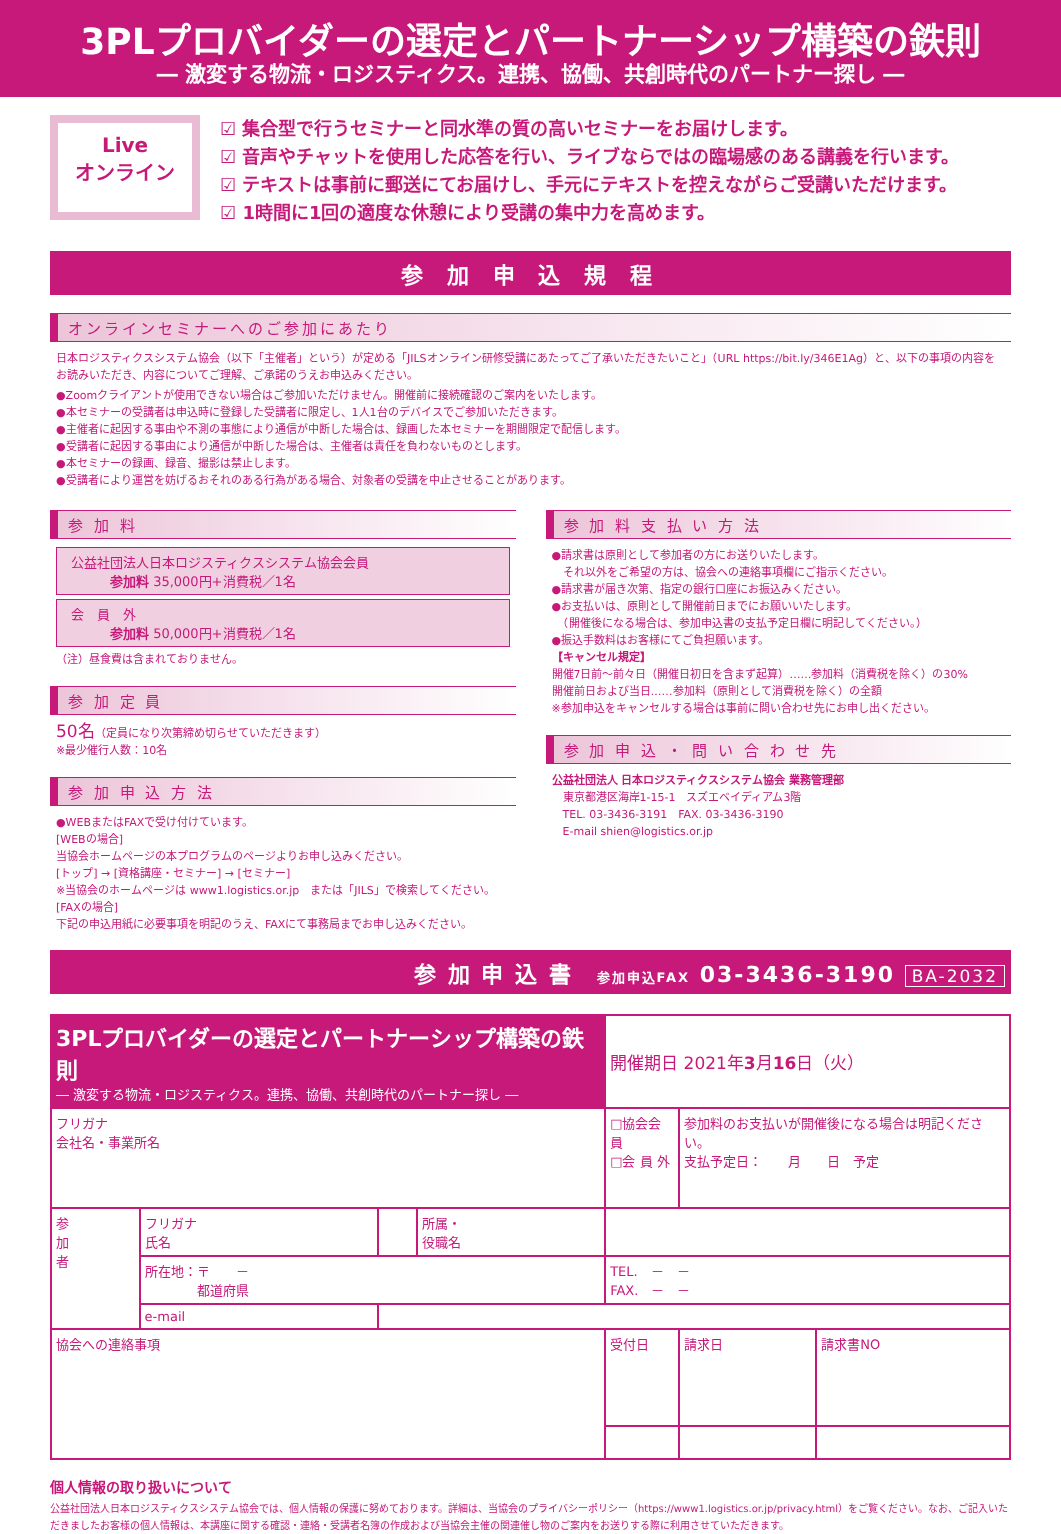3PLプロバイダーの選定とパートナーシップ構築の鉄則
― 激変する物流・ロジスティクス。連携、協働、共創時代のパートナー探し ―
Live
オンライン
☑ 集合型で行うセミナーと同水準の質の高いセミナーをお届けします。
☑ 音声やチャットを使用した応答を行い、ライブならではの臨場感のある講義を行います。
☑ テキストは事前に郵送にてお届けし、手元にテキストを控えながらご受講いただけます。
☑ 1時間に1回の適度な休憩により受講の集中力を高めます。
参 加 申 込 規 程
オンラインセミナーへのご参加にあたり
日本ロジスティクスシステム協会（以下「主催者」という）が定める「JILSオンライン研修受講にあたってご了承いただきたいこと」（URL https://bit.ly/346E1Ag）と、以下の事項の内容をお読みいただき、内容についてご理解、ご承諾のうえお申込みください。
●Zoomクライアントが使用できない場合はご参加いただけません。開催前に接続確認のご案内をいたします。
●本セミナーの受講者は申込時に登録した受講者に限定し、1人1台のデバイスでご参加いただきます。
●主催者に起因する事由や不測の事態により通信が中断した場合は、録画した本セミナーを期間限定で配信します。
●受講者に起因する事由により通信が中断した場合は、主催者は責任を負わないものとします。
●本セミナーの録画、録音、撮影は禁止します。
●受講者により運営を妨げるおそれのある行為がある場合、対象者の受講を中止させることがあります。
参 加 料
公益社団法人日本ロジスティクスシステム協会会員
　　　参加料 35,000円+消費税／1名
会　員　外
　　　参加料 50,000円+消費税／1名
（注）昼食費は含まれておりません。
参 加 定 員
50名（定員になり次第締め切らせていただきます）
※最少催行人数：10名
参 加 申 込 方 法
●WEBまたはFAXで受け付けています。
[WEBの場合]
当協会ホームページの本プログラムのページよりお申し込みください。
[トップ] → [資格講座・セミナー] → [セミナー]
※当協会のホームページは www1.logistics.or.jp　または「JILS」で検索してください。
[FAXの場合]
下記の申込用紙に必要事項を明記のうえ、FAXにて事務局までお申し込みください。
参 加 料 支 払 い 方 法
●請求書は原則として参加者の方にお送りいたします。
　それ以外をご希望の方は、協会への連絡事項欄にご指示ください。
●請求書が届き次第、指定の銀行口座にお振込みください。
●お支払いは、原則として開催前日までにお願いいたします。
　（開催後になる場合は、参加申込書の支払予定日欄に明記してください。）
●振込手数料はお客様にてご負担願います。
【キャンセル規定】
開催7日前～前々日（開催日初日を含まず起算）……参加料（消費税を除く）の30%
開催前日および当日……参加料（原則として消費税を除く）の全額
※参加申込をキャンセルする場合は事前に問い合わせ先にお申し出ください。
参 加 申 込 ・ 問 い 合 わ せ 先
公益社団法人 日本ロジスティクスシステム協会 業務管理部
　東京都港区海岸1-15-1　スズエベイディアム3階
　TEL. 03-3436-3191　FAX. 03-3436-3190
　E-mail shien@logistics.or.jp
参 加 申 込 書　参加申込FAX 03-3436-3190 BA-2032
| 3PLプロバイダーの選定とパートナーシップ構築の鉄則 ― 激変する物流・ロジスティクス。連携、協働、共創時代のパートナー探し ― | | | | 開催期日 2021年 3 月 16 日（火） | | |
| フリガナ 会社名・事業所名 | | | | □協会会員 □会 員 外 | 参加料のお支払いが開催後になる場合は明記ください。 支払予定日： 月 日 予定 | |
| 参 加 者 | フリガナ 氏名 | | 所属・ 役職名 | | | |
| | 所在地：〒 － 都道府県 | | | TEL. － － FAX. － － | | |
| | e-mail | | | | | |
| 協会への連絡事項 | | | | 受付日 | 請求日 | 請求書NO |
個人情報の取り扱いについて
公益社団法人日本ロジスティクスシステム協会では、個人情報の保護に努めております。詳細は、当協会のプライバシーポリシー（https://www1.logistics.or.jp/privacy.html）をご覧ください。なお、ご記入いただきましたお客様の個人情報は、本講座に関する確認・連絡・受講者名簿の作成および当協会主催の関連催し物のご案内をお送りする際に利用させていただきます。